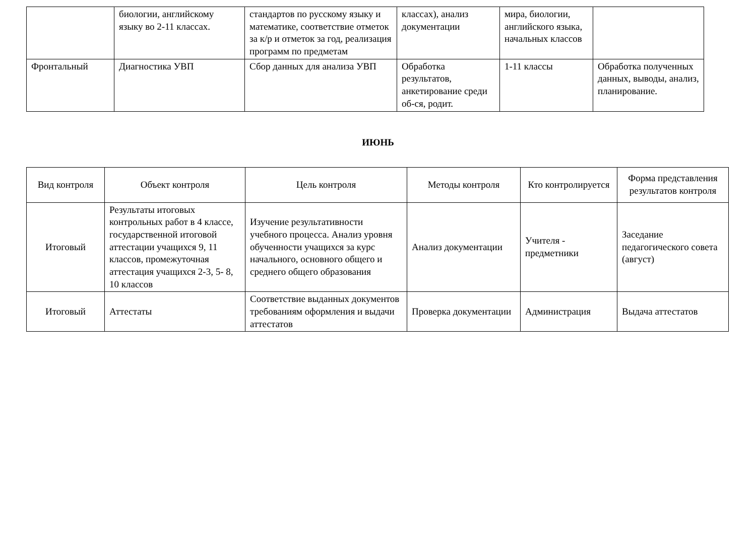| | биологии, английскому языку во 2-11 классах. | стандартов по русскому языку и математике, соответствие отметок за к/р и отметок за год, реализация программ по предметам | классах), анализ документации | мира, биологии, английского языка, начальных классов | |
| Фронтальный | Диагностика УВП | Сбор данных для анализа УВП | Обработка результатов, анкетирование среди об-ся, родит. | 1-11 классы | Обработка полученных данных, выводы, анализ, планирование. |
ИЮНЬ
| Вид контроля | Объект контроля | Цель контроля | Методы контроля | Кто контролируется | Форма представления результатов контроля |
| --- | --- | --- | --- | --- | --- |
| Итоговый | Результаты итоговых контрольных работ в 4 классе, государственной итоговой аттестации учащихся 9, 11 классов, промежуточная аттестация учащихся 2-3, 5- 8, 10 классов | Изучение результативности учебного процесса. Анализ уровня обученности учащихся за курс начального, основного общего и среднего общего образования | Анализ документации | Учителя - предметники | Заседание педагогического совета (август) |
| Итоговый | Аттестаты | Соответствие выданных документов требованиям оформления и выдачи аттестатов | Проверка документации | Администрация | Выдача аттестатов |